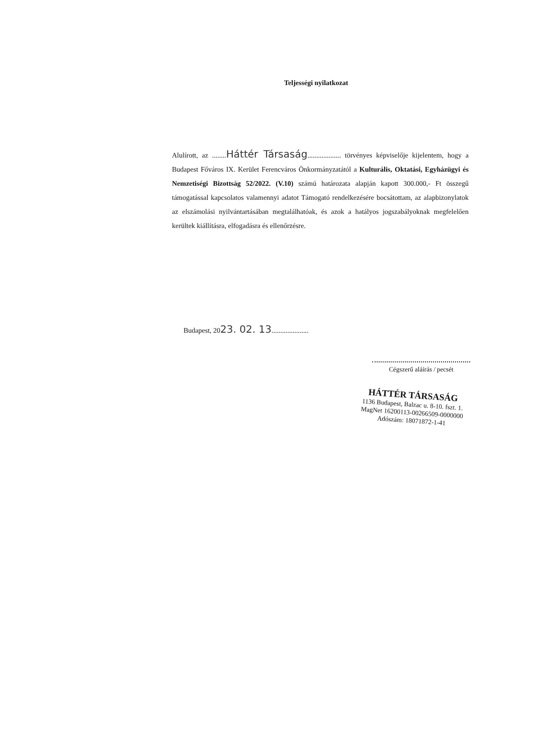Teljességi nyilatkozat
Alulírott, az ........Háttér Társaság................... törvényes képviselője kijelentem, hogy a Budapest Főváros IX. Kerület Ferencváros Önkormányzatától a Kulturális, Oktatási, Egyházügyi és Nemzetiségi Bizottság 52/2022. (V.10) számú határozata alapján kapott 300.000,- Ft összegű támogatással kapcsolatos valamennyi adatot Támogató rendelkezésére bocsátottam, az alapbizonylatok az elszámolási nyilvántartásában megtalálhatóak, és azok a hatályos jogszabályoknak megfelelően kerültek kiállításra, elfogadásra és ellenőrzésre.
Budapest, 2023. 02. 13.....................
Cégszerű aláírás / pecsét
HÁTTÉR TÁRSASÁG
1136 Budapest, Balzac u. 8-10. fszt. 1.
MagNet 16200113-00266509-0000000
Adószám: 18071872-1-41